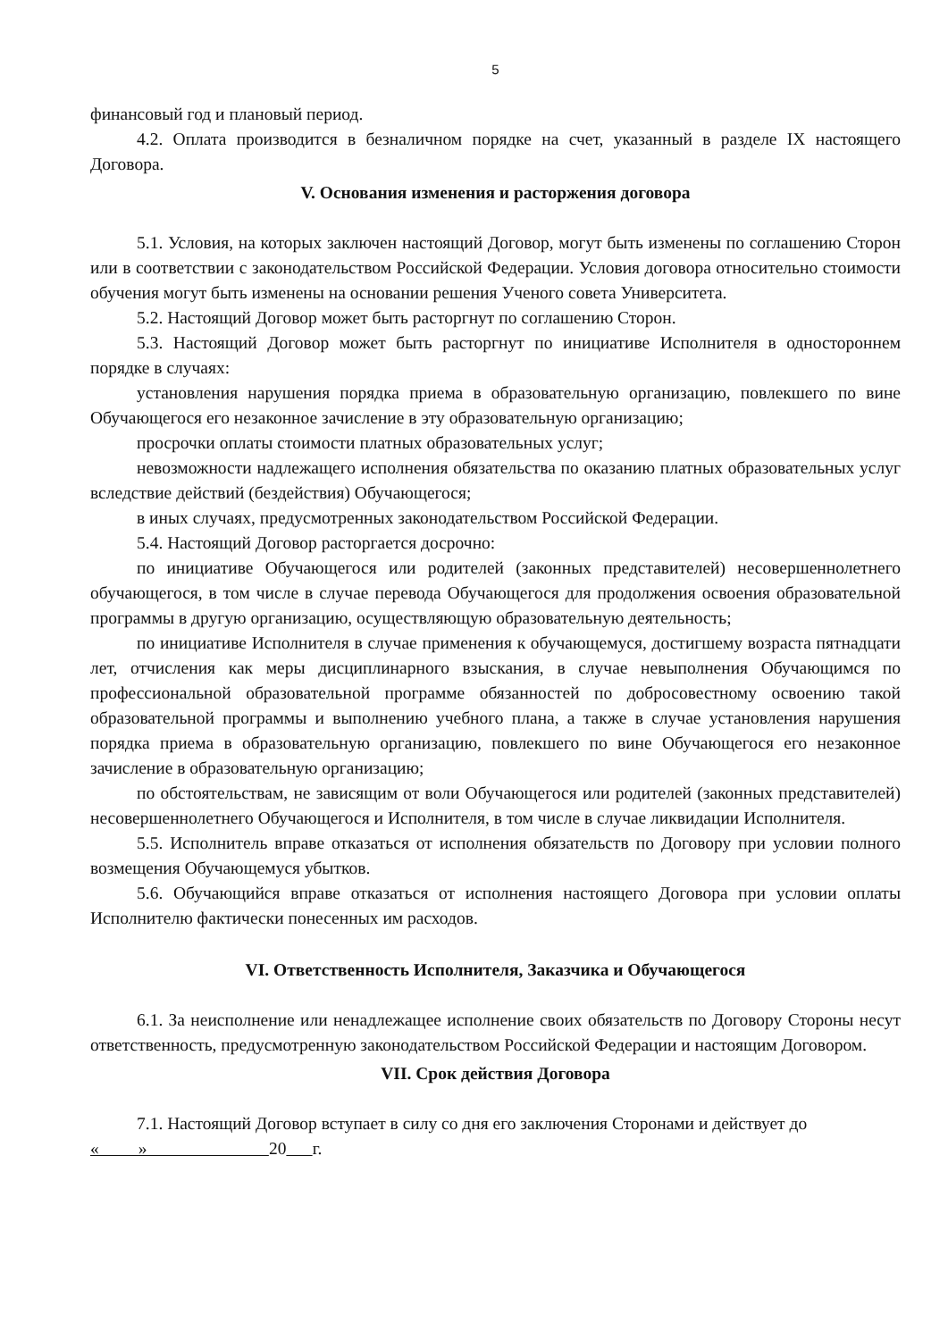5
финансовый год и плановый период.
4.2. Оплата производится в безналичном порядке на счет, указанный в разделе IX настоящего Договора.
V. Основания изменения и расторжения договора
5.1. Условия, на которых заключен настоящий Договор, могут быть изменены по соглашению Сторон или в соответствии с законодательством Российской Федерации. Условия договора относительно стоимости обучения могут быть изменены на основании решения Ученого совета Университета.
5.2. Настоящий Договор может быть расторгнут по соглашению Сторон.
5.3. Настоящий Договор может быть расторгнут по инициативе Исполнителя в одностороннем порядке в случаях:
установления нарушения порядка приема в образовательную организацию, повлекшего по вине Обучающегося его незаконное зачисление в эту образовательную организацию;
просрочки оплаты стоимости платных образовательных услуг;
невозможности надлежащего исполнения обязательства по оказанию платных образовательных услуг вследствие действий (бездействия) Обучающегося;
в иных случаях, предусмотренных законодательством Российской Федерации.
5.4. Настоящий Договор расторгается досрочно:
по инициативе Обучающегося или родителей (законных представителей) несовершеннолетнего обучающегося, в том числе в случае перевода Обучающегося для продолжения освоения образовательной программы в другую организацию, осуществляющую образовательную деятельность;
по инициативе Исполнителя в случае применения к обучающемуся, достигшему возраста пятнадцати лет, отчисления как меры дисциплинарного взыскания, в случае невыполнения Обучающимся по профессиональной образовательной программе обязанностей по добросовестному освоению такой образовательной программы и выполнению учебного плана, а также в случае установления нарушения порядка приема в образовательную организацию, повлекшего по вине Обучающегося его незаконное зачисление в образовательную организацию;
по обстоятельствам, не зависящим от воли Обучающегося или родителей (законных представителей) несовершеннолетнего Обучающегося и Исполнителя, в том числе в случае ликвидации Исполнителя.
5.5. Исполнитель вправе отказаться от исполнения обязательств по Договору при условии полного возмещения Обучающемуся убытков.
5.6. Обучающийся вправе отказаться от исполнения настоящего Договора при условии оплаты Исполнителю фактически понесенных им расходов.
VI. Ответственность Исполнителя, Заказчика и Обучающегося
6.1. За неисполнение или ненадлежащее исполнение своих обязательств по Договору Стороны несут ответственность, предусмотренную законодательством Российской Федерации и настоящим Договором.
VII. Срок действия Договора
7.1. Настоящий Договор вступает в силу со дня его заключения Сторонами и действует до
« » 20 г.